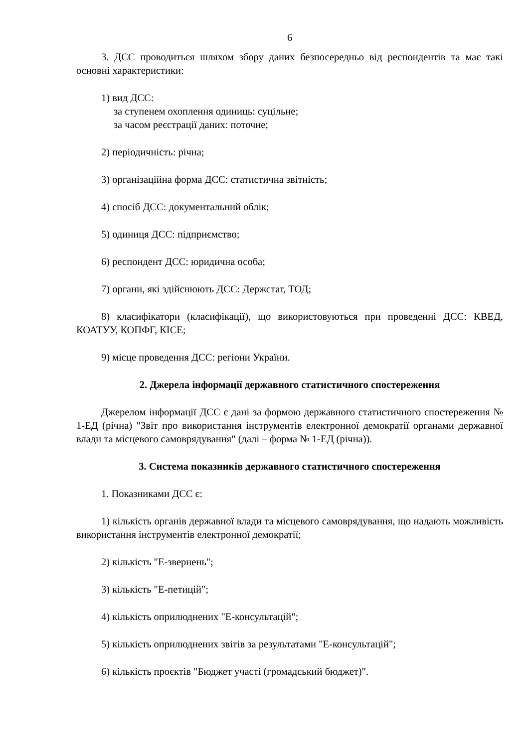6
3. ДСС проводиться шляхом збору даних безпосередньо від респондентів та має такі основні характеристики:
1) вид ДСС:
за ступенем охоплення одиниць: суцільне;
за часом реєстрації даних: поточне;
2) періодичність: річна;
3) організаційна форма ДСС: статистична звітність;
4) спосіб ДСС: документальний облік;
5) одиниця ДСС: підприємство;
6) респондент ДСС: юридична особа;
7) органи, які здійснюють ДСС: Держстат, ТОД;
8) класифікатори (класифікації), що використовуються при проведенні ДСС: КВЕД, КОАТУУ, КОПФГ, КІСЕ;
9) місце проведення ДСС: регіони України.
2. Джерела інформації державного статистичного спостереження
Джерелом інформації ДСС є дані за формою державного статистичного спостереження № 1-ЕД (річна) "Звіт про використання інструментів електронної демократії органами державної влади та місцевого самоврядування" (далі – форма № 1-ЕД (річна)).
3. Система показників державного статистичного спостереження
1. Показниками ДСС є:
1) кількість органів державної влади та місцевого самоврядування, що надають можливість використання інструментів електронної демократії;
2) кількість "Е-звернень";
3) кількість "Е-петицій";
4) кількість оприлюднених "Е-консультацій";
5) кількість оприлюднених звітів за результатами "Е-консультацій";
6) кількість проєктів "Бюджет участі (громадський бюджет)".